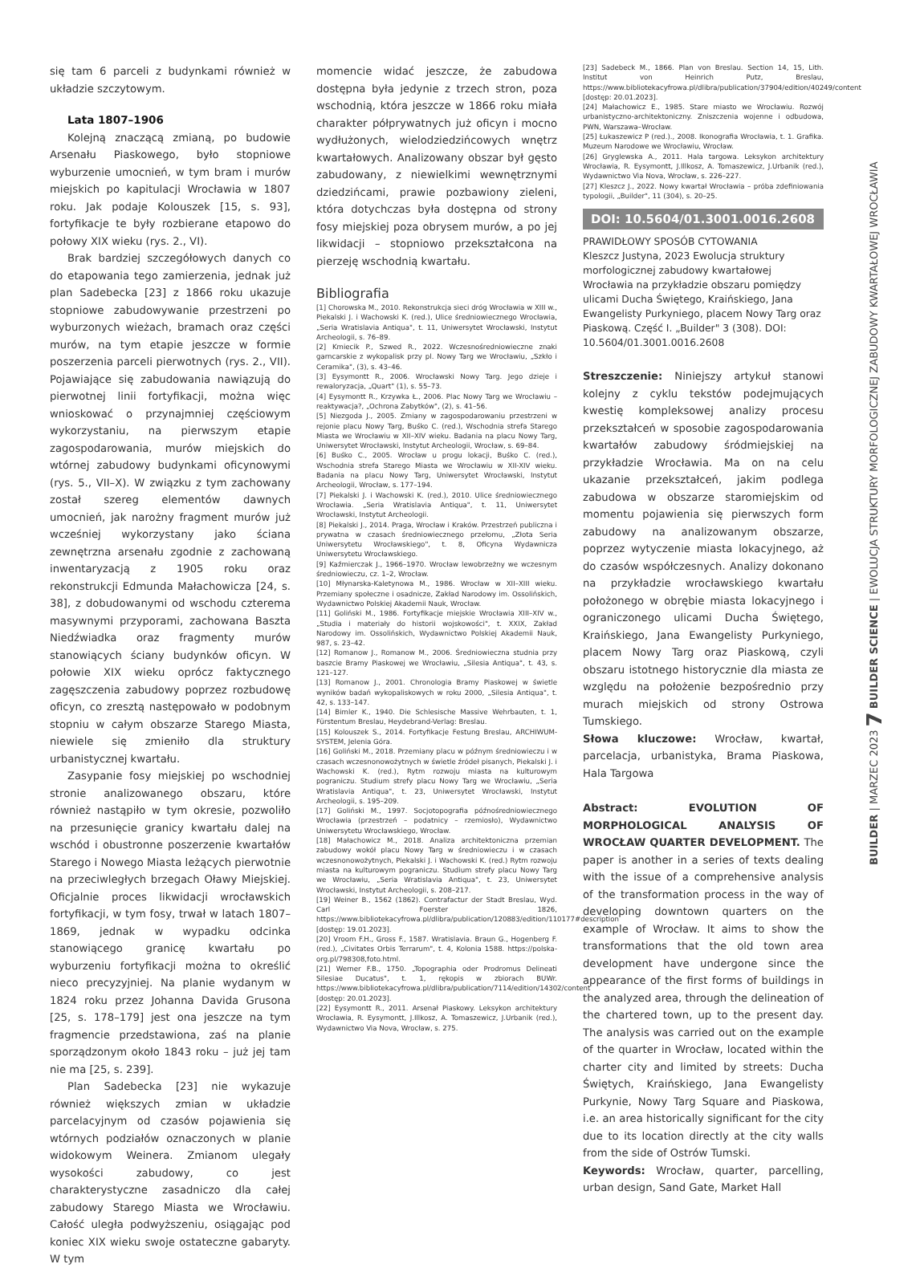się tam 6 parceli z budynkami również w układzie szczytowym.
Lata 1807–1906
Kolejną znaczącą zmianą, po budowie Arsenału Piaskowego, było stopniowe wyburzenie umocnień, w tym bram i murów miejskich po kapitulacji Wrocławia w 1807 roku. Jak podaje Kolouszek [15, s. 93], fortyfikacje te były rozbierane etapowo do połowy XIX wieku (rys. 2., VI).
Brak bardziej szczegółowych danych co do etapowania tego zamierzenia, jednak już plan Sadebecka [23] z 1866 roku ukazuje stopniowe zabudowywanie przestrzeni po wyburzonych wieżach, bramach oraz części murów, na tym etapie jeszcze w formie poszerzenia parceli pierwotnych (rys. 2., VII). Pojawiające się zabudowania nawiązują do pierwotnej linii fortyfikacji, można więc wnioskować o przynajmniej częściowym wykorzystaniu, na pierwszym etapie zagospodarowania, murów miejskich do wtórnej zabudowy budynkami oficynowymi (rys. 5., VII–X). W związku z tym zachowany został szereg elementów dawnych umocnień, jak narożny fragment murów już wcześniej wykorzystany jako ściana zewnętrzna arsenału zgodnie z zachowaną inwentaryzacją z 1905 roku oraz rekonstrukcji Edmunda Małachowicza [24, s. 38], z dobudowanymi od wschodu czterema masywnymi przyporami, zachowana Baszta Niedźwiadka oraz fragmenty murów stanowiących ściany budynków oficyn. W połowie XIX wieku oprócz faktycznego zagęszczenia zabudowy poprzez rozbudowę oficyn, co zresztą następowało w podobnym stopniu w całym obszarze Starego Miasta, niewiele się zmieniło dla struktury urbanistycznej kwartału.
Zasypanie fosy miejskiej po wschodniej stronie analizowanego obszaru, które również nastąpiło w tym okresie, pozwoliło na przesunięcie granicy kwartału dalej na wschód i obustronne poszerzenie kwartałów Starego i Nowego Miasta leżących pierwotnie na przeciwległych brzegach Oławy Miejskiej. Oficjalnie proces likwidacji wrocławskich fortyfikacji, w tym fosy, trwał w latach 1807–1869, jednak w wypadku odcinka stanowiącego granicę kwartału po wyburzeniu fortyfikacji można to określić nieco precyzyjniej. Na planie wydanym w 1824 roku przez Johanna Davida Grusona [25, s. 178–179] jest ona jeszcze na tym fragmencie przedstawiona, zaś na planie sporządzonym około 1843 roku – już jej tam nie ma [25, s. 239].
Plan Sadebecka [23] nie wykazuje również większych zmian w układzie parcelacyjnym od czasów pojawienia się wtórnych podziałów oznaczonych w planie widokowym Weinera. Zmianom ulegały wysokości zabudowy, co jest charakterystyczne zasadniczo dla całej zabudowy Starego Miasta we Wrocławiu. Całość uległa podwyższeniu, osiągając pod koniec XIX wieku swoje ostateczne gabaryty. W tym
momencie widać jeszcze, że zabudowa dostępna była jedynie z trzech stron, poza wschodnią, która jeszcze w 1866 roku miała charakter półprywatnych już oficyn i mocno wydłużonych, wielodziedzińcowych wnętrz kwartałowych. Analizowany obszar był gęsto zabudowany, z niewielkimi wewnętrznymi dziedzińcami, prawie pozbawiony zieleni, która dotychczas była dostępna od strony fosy miejskiej poza obrysem murów, a po jej likwidacji – stopniowo przekształcona na pierzeję wschodnią kwartału.
Bibliografia
[1] Chorowska M., 2010. Rekonstrukcja sieci dróg Wrocławia w XIII w., Piekalski J. i Wachowski K. (red.), Ulice średniowiecznego Wrocławia, „Seria Wratislavia Antiqua", t. 11, Uniwersytet Wrocławski, Instytut Archeologii, s. 76–89.
[2] Kmiecik P., Szwed R., 2022. Wczesnośredniowieczne znaki garncarskie z wykopalisk przy pl. Nowy Targ we Wrocławiu, „Szkło i Ceramika", (3), s. 43–46.
[3] Eysymontt R., 2006. Wrocławski Nowy Targ. Jego dzieje i rewaloryzacja, „Quart" (1), s. 55–73.
[4] Eysymontt R., Krzywka Ł., 2006. Plac Nowy Targ we Wrocławiu – reaktywacja?, „Ochrona Zabytków", (2), s. 41–56.
[5] Niezgoda J., 2005. Zmiany w zagospodarowaniu przestrzeni w rejonie placu Nowy Targ, Buśko C. (red.), Wschodnia strefa Starego Miasta we Wrocławiu w XII–XIV wieku. Badania na placu Nowy Targ, Uniwersytet Wrocławski, Instytut Archeologii, Wrocław, s. 69–84.
[6] Buśko C., 2005. Wrocław u progu lokacji, Buśko C. (red.), Wschodnia strefa Starego Miasta we Wrocławiu w XII-XIV wieku. Badania na placu Nowy Targ, Uniwersytet Wrocławski, Instytut Archeologii, Wrocław, s. 177–194.
[7] Piekalski J. i Wachowski K. (red.), 2010. Ulice średniowiecznego Wrocławia. „Seria Wratislavia Antiqua", t. 11, Uniwersytet Wrocławski, Instytut Archeologii.
[8] Piekalski J., 2014. Praga, Wrocław i Kraków. Przestrzeń publiczna i prywatna w czasach średniowiecznego przełomu, „Złota Seria Uniwersytetu Wrocławskiego", t. 8, Oficyna Wydawnicza Uniwersytetu Wrocławskiego.
[9] Kaźmierczak J., 1966–1970. Wrocław lewobrzeżny we wczesnym średniowieczu, cz. 1–2, Wrocław.
[10] Młynarska-Kaletynowa M., 1986. Wrocław w XII–XIII wieku. Przemiany społeczne i osadnicze, Zakład Narodowy im. Ossolińskich, Wydawnictwo Polskiej Akademii Nauk, Wrocław.
[11] Goliński M., 1986. Fortyfikacje miejskie Wrocławia XIII–XIV w., „Studia i materiały do historii wojskowości", t. XXIX, Zakład Narodowy im. Ossolińskich, Wydawnictwo Polskiej Akademii Nauk, 987, s. 23–42.
[12] Romanow J., Romanow M., 2006. Średniowieczna studnia przy baszcie Bramy Piaskowej we Wrocławiu, „Silesia Antiqua", t. 43, s. 121–127.
[13] Romanow J., 2001. Chronologia Bramy Piaskowej w świetle wyników badań wykopaliskowych w roku 2000, „Silesia Antiqua", t. 42, s. 133–147.
[14] Bimler K., 1940. Die Schlesische Massive Wehrbauten, t. 1, Fürstentum Breslau, Heydebrand-Verlag: Breslau.
[15] Kolouszek S., 2014. Fortyfikacje Festung Breslau, ARCHIWUM-SYSTEM, Jelenia Góra.
[16] Goliński M., 2018. Przemiany placu w późnym średniowieczu i w czasach wczesnonowożytnych w świetle źródeł pisanych, Piekalski J. i Wachowski K. (red.), Rytm rozwoju miasta na kulturowym pograniczu. Studium strefy placu Nowy Targ we Wrocławiu, „Seria Wratislavia Antiqua", t. 23, Uniwersytet Wrocławski, Instytut Archeologii, s. 195–209.
[17] Goliński M., 1997. Socjotopografia późnośredniowiecznego Wrocławia (przestrzeń – podatnicy – rzemiosło), Wydawnictwo Uniwersytetu Wrocławskiego, Wrocław.
[18] Małachowicz M., 2018. Analiza architektoniczna przemian zabudowy wokół placu Nowy Targ w średniowieczu i w czasach wczesnonowożytnych, Piekalski J. i Wachowski K. (red.) Rytm rozwoju miasta na kulturowym pograniczu. Studium strefy placu Nowy Targ we Wrocławiu, „Seria Wratislavia Antiqua", t. 23, Uniwersytet Wrocławski, Instytut Archeologii, s. 208–217.
[19] Weiner B., 1562 (1862). Contrafactur der Stadt Breslau, Wyd. Carl Foerster 1826, https://www.bibliotekacyfrowa.pl/dlibra/publication/120883/edition/110177#description [dostęp: 19.01.2023].
[20] Vroom F.H., Gross F., 1587. Wratislavia. Braun G., Hogenberg F. (red.), „Civitates Orbis Terrarum", t. 4, Kolonia 1588. https://polska-org.pl/798308,foto.html.
[21] Werner F.B., 1750. „Topographia oder Prodromus Delineati Silesiae Ducatus", t. 1, rękopis w zbiorach BUWr. https://www.bibliotekacyfrowa.pl/dlibra/publication/7114/edition/14302/content [dostęp: 20.01.2023].
[22] Eysymontt R., 2011. Arsenał Piaskowy. Leksykon architektury Wrocławia, R. Eysymontt, J.Illkosz, A. Tomaszewicz, J.Urbanik (red.), Wydawnictwo Via Nova, Wrocław, s. 275.
[23] Sadebeck M., 1866. Plan von Breslau. Section 14, 15, Lith. Institut von Heinrich Putz, Breslau, https://www.bibliotekacyfrowa.pl/dlibra/publication/37904/edition/40249/content [dostęp: 20.01.2023].
[24] Małachowicz E., 1985. Stare miasto we Wrocławiu. Rozwój urbanistyczno-architektoniczny. Zniszczenia wojenne i odbudowa, PWN, Warszawa–Wrocław.
[25] Łukaszewicz P (red.)., 2008. Ikonografia Wrocławia, t. 1. Grafika. Muzeum Narodowe we Wrocławiu, Wrocław.
[26] Gryglewska A., 2011. Hala targowa. Leksykon architektury Wrocławia, R. Eysymontt, J.Illkosz, A. Tomaszewicz, J.Urbanik (red.), Wydawnictwo Via Nova, Wrocław, s. 226–227.
[27] Kleszcz J., 2022. Nowy kwartał Wrocławia – próba zdefiniowania typologii, „Builder", 11 (304), s. 20–25.
DOI: 10.5604/01.3001.0016.2608
PRAWIDŁOWY SPOSÓB CYTOWANIA
Kleszcz Justyna, 2023 Ewolucja struktury morfologicznej zabudowy kwartałowej Wrocławia na przykładzie obszaru pomiędzy ulicami Ducha Świętego, Kraińskiego, Jana Ewangelisty Purkyniego, placem Nowy Targ oraz Piaskową. Część I. „Builder" 3 (308). DOI: 10.5604/01.3001.0016.2608
Streszczenie: Niniejszy artykuł stanowi kolejny z cyklu tekstów podejmujących kwestię kompleksowej analizy procesu przekształceń w sposobie zagospodarowania kwartałów zabudowy śródmiejskiej na przykładzie Wrocławia. Ma on na celu ukazanie przekształceń, jakim podlega zabudowa w obszarze staromiejskim od momentu pojawienia się pierwszych form zabudowy na analizowanym obszarze, poprzez wytyczenie miasta lokacyjnego, aż do czasów współczesnych. Analizy dokonano na przykładzie wrocławskiego kwartału położonego w obrębie miasta lokacyjnego i ograniczonego ulicami Ducha Świętego, Kraińskiego, Jana Ewangelisty Purkyniego, placem Nowy Targ oraz Piaskową, czyli obszaru istotnego historycznie dla miasta ze względu na położenie bezpośrednio przy murach miejskich od strony Ostrowa Tumskiego.
Słowa kluczowe: Wrocław, kwartał, parcelacja, urbanistyka, Brama Piaskowa, Hala Targowa
Abstract: EVOLUTION OF MORPHOLOGICAL ANALYSIS OF WROCŁAW QUARTER DEVELOPMENT. The paper is another in a series of texts dealing with the issue of a comprehensive analysis of the transformation process in the way of developing downtown quarters on the example of Wrocław. It aims to show the transformations that the old town area development have undergone since the appearance of the first forms of buildings in the analyzed area, through the delineation of the chartered town, up to the present day. The analysis was carried out on the example of the quarter in Wrocław, located within the charter city and limited by streets: Ducha Świętych, Kraińskiego, Jana Ewangelisty Purkynie, Nowy Targ Square and Piaskowa, i.e. an area historically significant for the city due to its location directly at the city walls from the side of Ostrów Tumski.
Keywords: Wrocław, quarter, parcelling, urban design, Sand Gate, Market Hall
BUILDER | MARZEC 2023 7 BUILDER SCIENCE | EWOLUCJA STRUKTURY MORFOLOGICZNEJ ZABUDOWY KWARTAŁOWEJ WROCŁAWIA